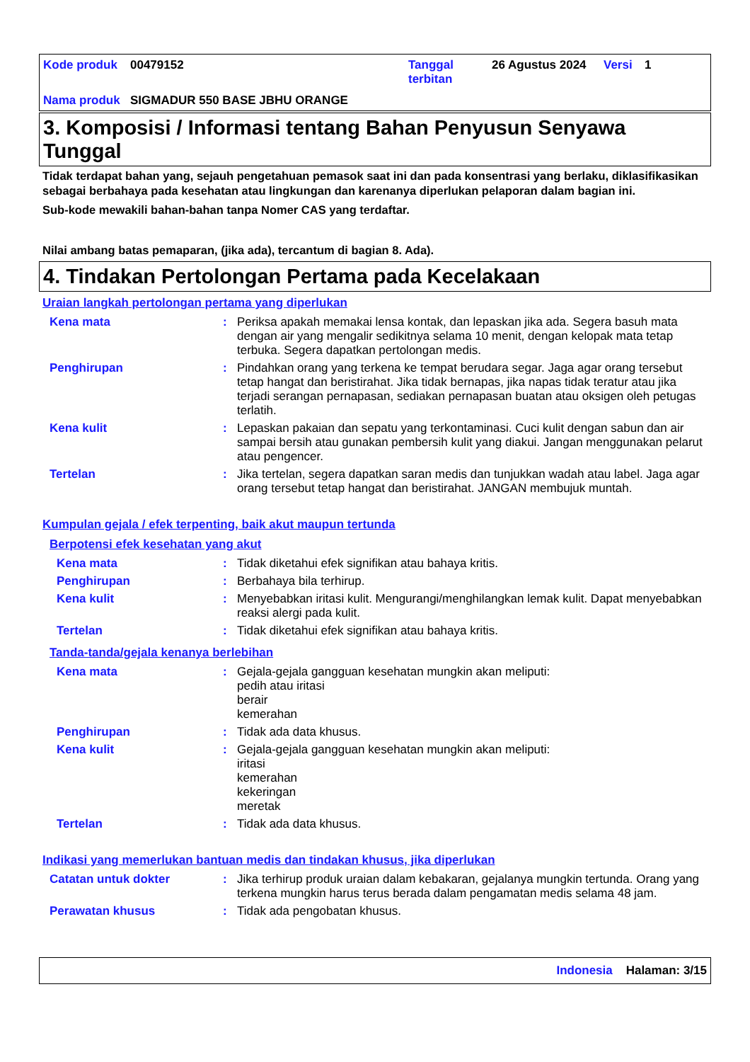| Kode produk | 00479152 | Tanggal terbitan | 26 Agustus 2024 | Versi | 1 |
| Nama produk | SIGMADUR 550 BASE JBHU ORANGE | | | | |
3. Komposisi / Informasi tentang Bahan Penyusun Senyawa Tunggal
Tidak terdapat bahan yang, sejauh pengetahuan pemasok saat ini dan pada konsentrasi yang berlaku, diklasifikasikan sebagai berbahaya pada kesehatan atau lingkungan dan karenanya diperlukan pelaporan dalam bagian ini.
Sub-kode mewakili bahan-bahan tanpa Nomer CAS yang terdaftar.
Nilai ambang batas pemaparan, (jika ada), tercantum di bagian 8. Ada).
4. Tindakan Pertolongan Pertama pada Kecelakaan
Uraian langkah pertolongan pertama yang diperlukan
Kena mata : Periksa apakah memakai lensa kontak, dan lepaskan jika ada. Segera basuh mata dengan air yang mengalir sedikitnya selama 10 menit, dengan kelopak mata tetap terbuka. Segera dapatkan pertolongan medis.
Penghirupan : Pindahkan orang yang terkena ke tempat berudara segar. Jaga agar orang tersebut tetap hangat dan beristirahat. Jika tidak bernapas, jika napas tidak teratur atau jika terjadi serangan pernapasan, sediakan pernapasan buatan atau oksigen oleh petugas terlatih.
Kena kulit : Lepaskan pakaian dan sepatu yang terkontaminasi. Cuci kulit dengan sabun dan air sampai bersih atau gunakan pembersih kulit yang diakui. Jangan menggunakan pelarut atau pengencer.
Tertelan : Jika tertelan, segera dapatkan saran medis dan tunjukkan wadah atau label. Jaga agar orang tersebut tetap hangat dan beristirahat. JANGAN membujuk muntah.
Kumpulan gejala / efek terpenting, baik akut maupun tertunda
Berpotensi efek kesehatan yang akut
Kena mata : Tidak diketahui efek signifikan atau bahaya kritis.
Penghirupan : Berbahaya bila terhirup.
Kena kulit : Menyebabkan iritasi kulit. Mengurangi/menghilangkan lemak kulit. Dapat menyebabkan reaksi alergi pada kulit.
Tertelan : Tidak diketahui efek signifikan atau bahaya kritis.
Tanda-tanda/gejala kenanya berlebihan
Kena mata : Gejala-gejala gangguan kesehatan mungkin akan meliputi:
pedih atau iritasi
berair
kemerahan
Penghirupan : Tidak ada data khusus.
Kena kulit : Gejala-gejala gangguan kesehatan mungkin akan meliputi:
iritasi
kemerahan
kekeringan
meretak
Tertelan : Tidak ada data khusus.
Indikasi yang memerlukan bantuan medis dan tindakan khusus, jika diperlukan
Catatan untuk dokter : Jika terhirup produk uraian dalam kebakaran, gejalanya mungkin tertunda. Orang yang terkena mungkin harus terus berada dalam pengamatan medis selama 48 jam.
Perawatan khusus : Tidak ada pengobatan khusus.
Indonesia Halaman: 3/15